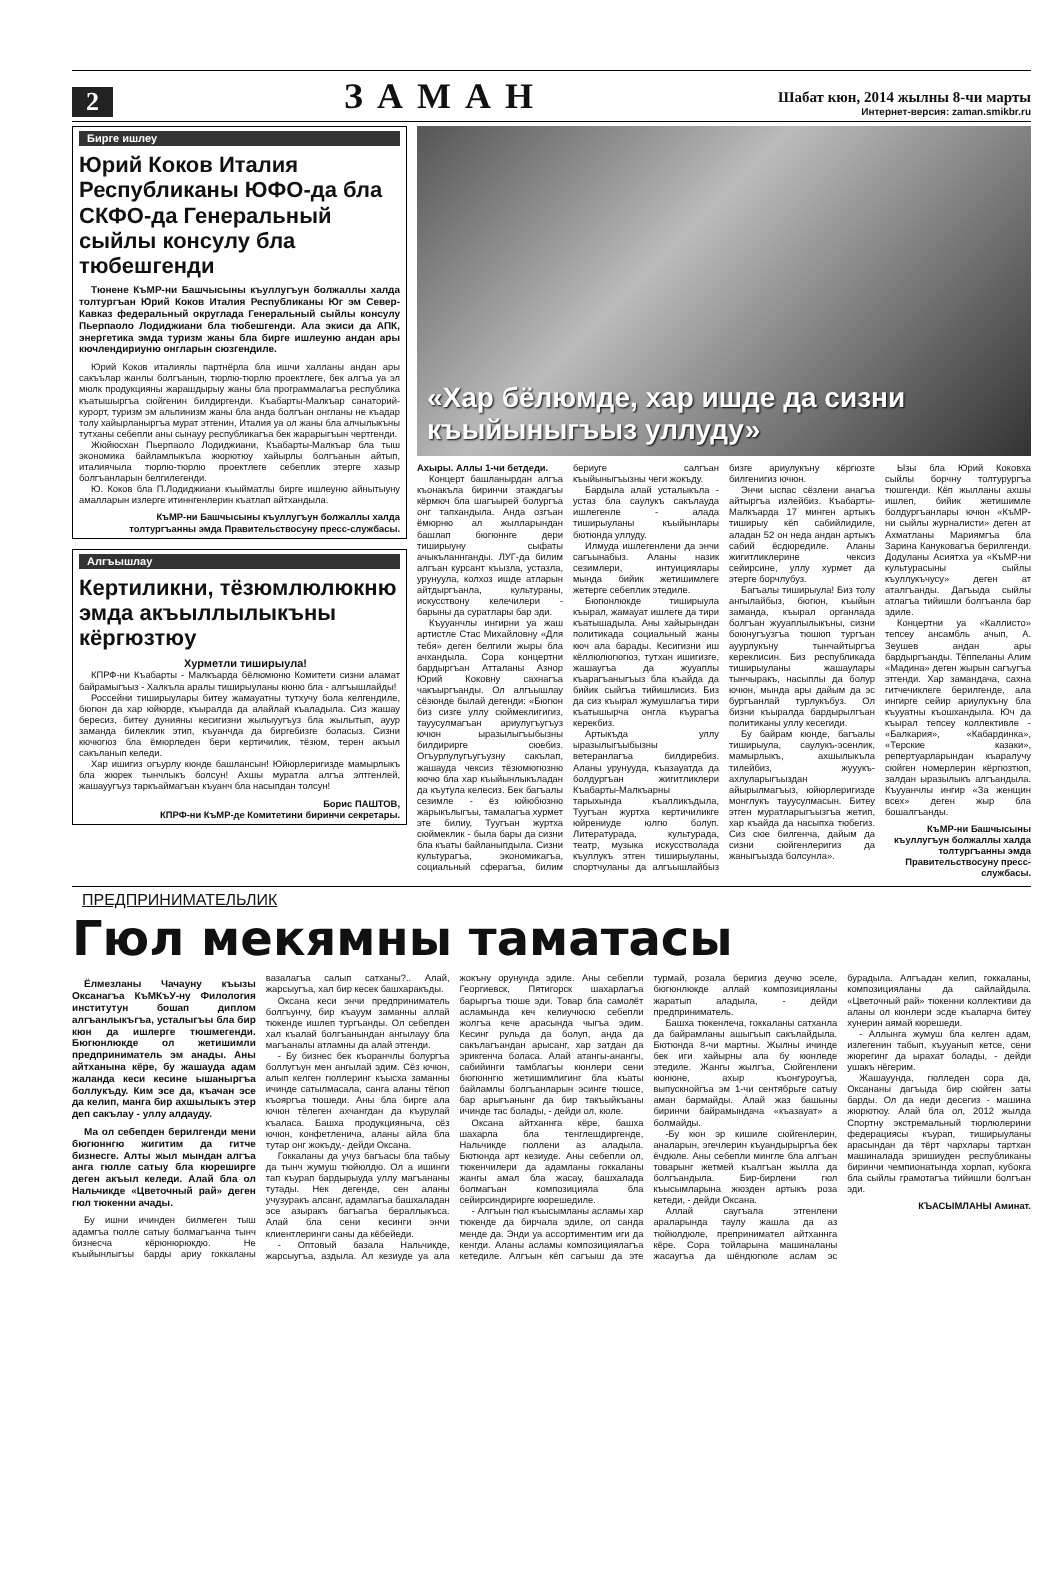2
ЗАМАН
Шабат кюн, 2014 жылны 8-чи марты
Интернет-версия: zaman.smikbr.ru
Бирге ишлеу
Юрий Коков Италия Республиканы ЮФО-да бла СКФО-да Генеральный сыйлы консулу бла тюбешгенди
Тюнене КъМР-ни Башчысыны къуллугъун болжаллы халда толтургъан Юрий Коков Италия Республиканы Юг эм Север-Кавказ федеральный округлада Генеральный сыйлы консулу Пьерпаоло Лодиджиани бла тюбешгенди. Ала экиси да АПК, энергетика эмда туризм жаны бла бирге ишлеуню андан ары кючлендириуню онгларын сюзгендиле.
Юрий Коков италиялы партнёрла бла ишчи халланы андан ары сакъълар жанлы болгъанын, тюрлю-тюрлю проектлеге, бек алгъа уа эл мюлк продукцияны жарашдырыу жаны бла программалагъа республика къатышыргъа сюйгенин билдиргенди. Къабарты-Малкъар санаторий-курорт, туризм эм альпинизм жаны бла анда болгъан онгланы не къадар толу хайырланыргъа мурат этгенин, Италия уа ол жаны бла алчылыкъны тутханы себепли аны сынауу республикагъа бек жарарыгъын чертгенди.
Жюйюсхан Пьерпаоло Лодиджиани, Къабарты-Малкъар бла тыш экономика байламлыкъла жюрютюу хайырлы болгъанын айтып, италиячыла тюрлю-тюрлю проектлеге себеплик этерге хазыр болгъанларын белгилегенди.
Ю. Коков бла П.Лодиджиани къыйматлы бирге ишлеуню айнытыуну амалларын излерге итиннгенлерин къатлап айтхандыла.
КъМР-ни Башчысыны къуллугъун болжаллы халда толтургъанны эмда Правительствосуну пресс-службасы.
Алгъышлау
Кертиликни, тёзюмлюлюкню эмда акъыллылыкъны кёргюзтюу
Хурметли тиширыула!
КПРФ-ни Къабарты - Малкъарда бёлюмюню Комитети сизни аламат байрамыгъыз - Халкъла аралы тиширыуланы кюню бла - алгъышлайды!
Россейни тиширыулары битеу жамауатны тутхучу бола келгендиле, бюгюн да хар юйюрде, къыралда да алайлай къаладыла. Сиз жашау бересиз, битеу дунияны кесигизни жылыуугъуз бла жылытып, ауур заманда билеклик этип, къуанчда да биргебизге боласыз. Сизни кючюгюз бла ёмюрледен бери кертичилик, тёзюм, терен акъыл сакъланып келеди.
Хар ишигиз огъурлу кюнде башлансын! Юйюрлеригизде мамырлыкъ бла жюрек тынчлыкъ болсун! Ахшы муратла алгъа элтгенлей, жашауугъуз таркъаймагъан къуанч бла насыпдан толсун!
Борис ПАШТОВ,
КПРФ-ни КъМР-де Комитетини биринчи секретары.
«Хар бёлюмде, хар ишде да сизни къыйыныгъыз уллуду»
Ахыры. Аллы 1-чи бетдеди.
Концерт башланырдан алгъа къонакъла биринчи этаждагъы кёрмюч бла шагъырей болургъа онг тапхандыла. Анда озгъан ёмюрню ал жылларындан башлап бюгюннге дери тиширыуну сыфаты ачыкъланнганды. ЛУГ-да билим алгъан курсант къызла, устазла, урунуула, колхоз ишде атларын айтдыргъанла, культураны, искусствону келечилери - барыны да суратлары бар эди.
Къууанчлы ингирни уа жаш артистле Стас Михайловну «Для тебя» деген белгили жыры бла ачхандыла. Сора концертни бардыргъан Атталаны Азнор Юрий Коковну сахнагъа чакъыргъанды. Ол алгъышлау сёзюнде былай дегенди: «Бюгюн биз сизге уллу сюймеклигигиз, тауусулмагъан ариулугъугъуз ючюн ыразылыгъыбызны билдирирге сюебиз. Огъурлулугъугъузну сакълап, жашауда чексиз тёзюмюгюзню кючю бла хар къыйынлыкъладан да къутула келесиз. Бек багъалы сезимле - ёз юйюбюзню жарыкълыгъы, тамалагъа хурмет эте билиу, Туугъан журтха сюймеклик - была бары да сизни бла къаты байланыпдыла. Сизни культурагъа, экономикагъа, социальный сферагъа, билим бериуге салгъан къыйыныгъызны чеги жокъду.
Бардыла алай усталыкъла - устаз бла саулукъ сакълауда ишлегенле - алада тиширыуланы къыйынлары бютюнда уллуду.
Илмуда ишлегенлени да энчи сагъынабыз. Аланы назик сезимлери, интуициялары мында бийик жетишимлеге жетерге себеплик этедиле.
Бюгюнлюкде тиширыула къырал, жамауат ишлеге да тири къатышадыла. Аны хайырындан политикада социальный жаны кюч ала барады. Кесигизни иш кёллюлюгюгюз, тутхан ишигизге, жашаугъа да жууаплы къарагъаныгъыз бла къайда да бийик сыйгъа тийишлисиз. Биз да сиз къырал жумушлагъа тири къатышырча онгла къурагъа керекбиз.
Артыкъда уллу ыразылыгъыбызны ветеранлагъа билдиребиз. Аланы урунууда, къазауатда да болдургъан жигитликлери Къабарты-Малкъарны тарыхында къалликъдыла, Туугъан журтха кертичиликге юйрениуде юлгю болуп. Литературада, культурада, театр, музыка искусстволада къуллукъ этген тиширыуланы, спортчуланы да алгъышлайбыз бизге ариулукъну кёргюзте билгенигиз ючюн.
Энчи ыспас сёзлени анагъа айтыргъа излейбиз. Къабарты-Малкъарда 17 минген артыкъ тиширыу кёп сабийлидиле, аладан 52 он неда андан артыкъ сабий ёсдюредиле. Аланы жигитликлерине чексиз сейирсине, уллу хурмет да этерге борчлубуз.
Багъалы тиширыула! Биз толу ангылайбыз, бюгюн, къыйын заманда, къырал органлада болгъан жууаплылыкъны, сизни боюнугъузгъа тюшюп тургъан ауурлукъну тынчайтыргъа кереклисин. Биз республикада тиширыуланы жашаулары тынчыракъ, насыплы да болур ючюн, мында ары дайым да эс бургъанлай турлукъбуз. Ол бизни къыралда бардырылгъан политиканы уллу кесегиди.
Бу байрам кюнде, багъалы тиширыула, саулукъ-эсенлик, мамырлыкъ, ахшылыкъла тилейбиз, жууукъ-ахлуларыгъыздан айырылмагъыз, юйюрлеригизде монглукъ тауусулмасын. Битеу этген муратларыгъызгъа жетип, хар къайда да насыпха тюбегиз. Сиз сюе билгенча, дайым да сизни сюйгенлеригиз да жаныгъызда болсунла».
Ызы бла Юрий Коковха сыйлы борчну толтурургъа тюшгенди. Кёп жылланы ахшы ишлеп, бийик жетишимле болдургъанлары ючюн «КъМР-ни сыйлы журналисти» деген ат Ахматланы Мариямгъа бла Зарина Кануковагъа берилгенди. Додуланы Асиятха уа «КъМР-ни культурасыны сыйлы къуллукъчусу» деген ат аталгъанды. Дагъыда сыйлы атлагъа тийишли болгъанла бар эдиле.
Концертни уа «Каллисто» тепсеу ансамбль ачып, А. Зеушев андан ары бардыргъанды. Тёппеланы Алим «Мадина» деген жырын сагъугъа этгенди. Хар замандача, сахна гитчечиклеге берилгенде, ала ингирге сейир ариулукъну бла къууатны къошхандыла. Юч да къырал тепсеу коллективле - «Балкария», «Кабардинка», «Терские казаки», репертуарларындан къаралучу сюйген номерлерин кёргюзтюп, залдан ыразылыкъ алгъандыла. Къууанчлы ингир «За женщин всех» деген жыр бла бошалгъанды.
КъМР-ни Башчысыны къуллугъун болжаллы халда толтургъанны эмда Правительствосуну пресс-службасы.
ПРЕДПРИНИМАТЕЛЬЛИК
Гюл мекямны таматасы
Ёлмезланы Чачауну къызы Оксанагъа КъМКъУ-ну Филология институтун бошап диплом алгъанлыкъгъа, усталыгъы бла бир кюн да ишлерге тюшмегенди. Бюгюнлюкде ол жетишимли предприниматель эм анады. Аны айтханына кёре, бу жашауда адам жаланда кеси кесине ышаныргъа боллукъду. Ким эсе да, къачан эсе да келип, манга бир ахшылыкъ этер деп сакълау - уллу алдауду.
Ма ол себепден берилгенди мени бюгюннгю жигитим да гитче бизнесге. Алты жыл мындан алгъа анга гюлле сатыу бла кюреширге деген акъыл келеди. Алай бла ол Нальчикде «Цветочный рай» деген гюл тюкенни ачады.
Бу ишни ичинден билмеген тыш адамгъа гюлле сатыу болмагъанча тынч бизнесча кёрюнюрюкдю. Не къыйынлыгъы барды ариу гоккаланы вазалагъа салып сатханы?.. Алай, жарсыугъа, хал бир кесек башхаракъды.
Оксана кеси энчи предприниматель болгъунчу, бир къауум заманны аллай тюкенде ишлеп тургъанды. Ол себепден хал къалай болгъанындан ангылауу бла магъаналы атламны да алай этгенди.
- Бу бизнес бек къоранчлы болургъа боллугъун мен ангылай эдим. Сёз ючюн, алып келген гюллеринг къысха заманны ичинде сатылмасала, санга аланы тёгюп къояргъа тюшеди. Аны бла бирге ала ючюн тёлеген ахчангдан да къурулай къаласа. Башха продукцияныча, сёз ючюн, конфетленича, аланы айла бла тутар онг жокъду,- дейди Оксана.
Гоккаланы да учуз багъасы бла табыу да тынч жумуш тюйюлдю. Ол а ишинги тап къурап бардырыуда уллу магъананы тутады. Нек дегенде, сен аланы учузуракъ алсанг, адамлагъа башхаладан эсе азыракъ багъагъа бераллыкъса. Алай бла сени кесинги энчи клиентлеринги саны да кёбейеди.
- Оптовый базала Нальчикде, жарсыугъа, аздыла. Ал кезиуде уа ала жокъну орунунда эдиле. Аны себепли Георгиевск, Пятигорск шахарлагъа барыргъа тюше эди. Товар бла самолёт асламында кеч келиучюсю себепли жолгъа кече арасында чыгъа эдим. Кесинг рульда да болуп, анда да сакълагъандан арысанг, хар затдан да эрикгенча боласа. Алай атангы-анангы, сабийинги тамблагъы кюнлери сени бюгюннгю жетишимлигинг бла къаты байламлы болгъанларын эсинге тюшсе, бар арыгъанынг да бир такъыйкъаны ичинде тас болады, - дейди ол, кюле.
Оксана айтханнга кёре, башха шахарла бла тенглешдиргенде, Нальчикде гюллени аз аладыла. Бютюнда арт кезиуде. Аны себепли ол, тюкенчилери да адамланы гоккаланы жангы амал бла жасау, башхалада болмагъан композицияла бла сейирсиндирирге кюрешедиле.
- Алгъын гюл къысымланы асламы хар тюкенде да бирчала эдиле, ол санда менде да. Энди уа ассортиментим иги да кенгди. Аланы асламы композициялагъа кетедиле. Алгъын кёп сагъыш да эте турмай, розала беригиз деучю эселе, бюгюнлюкде аллай композицияланы жаратып аладыла, - дейди предприниматель.
Башха тюкенлеча, гоккаланы сатханла да байрамланы ашыгъып сакълайдыла. Бютюнда 8-чи мартны. Жылны ичинде бек иги хайырны ала бу кюнледе этедиле. Жангы жылгъа, Сюйгенлени кюнюне, ахыр къонгуроугъа, выпускнойгъа эм 1-чи сентябрьге сатыу аман бармайды. Алай жаз башыны биринчи байрамындача «къазауат» а болмайды.
-Бу кюн эр кишиле сюйгенлерин, аналарын, эгечлерин къуандырыргъа бек ёчдюле. Аны себепли мингле бла алгъан товарынг жетмей къалгъан жылла да болгъандыла. Бир-бирлени гюл къысымларына жюзден артыкъ роза кетеди, - дейди Оксана.
Аллай саугъала этгенлени араларында таулу жашла да аз тюйюлдюле, препринимател айтханнга кёре. Сора тойларына машиналаны жасаугъа да шёндюгюле аслам эс бурадыла. Алгъадан келип, гоккаланы, композицияланы да сайлайдыла. «Цветочный рай» тюкенни коллективи да аланы ол кюнлери эсде къаларча битеу хунерин аямай кюрешеди.
- Аллынга жумуш бла келген адам, излегенин табып, къууанып кетсе, сени жюрегинг да ырахат болады, - дейди ушакъ нёгерим.
Жашауунда, гюлледен сора да, Оксананы дагъыда бир сюйген заты барды. Ол да неди десегиз - машина жюрютюу. Алай бла ол, 2012 жылда Спортну экстремальный тюрлюлерини федерациясы къурап, тиширыуланы арасындан да тёрт чархлары тартхан машиналада эришиуден республиканы биринчи чемпионатында хорлап, кубокга бла сыйлы грамотагъа тийишли болгъан эди.
КЪАСЫМЛАНЫ Аминат.